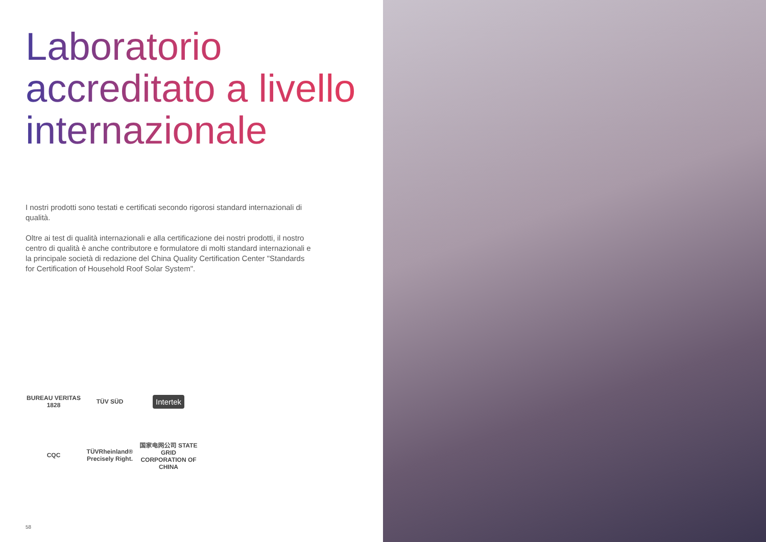Laboratorio
accreditato a livello
internazionale
I nostri prodotti sono testati e certificati secondo rigorosi standard internazionali di qualità.
Oltre ai test di qualità internazionali e alla certificazione dei nostri prodotti, il nostro centro di qualità è anche contributore e formulatore di molti standard internazionali e la principale società di redazione del China Quality Certification Center "Standards for Certification of Household Roof Solar System".
BUREAU VERITAS 1828
TÜV SÜD
Intertek
CQC
TÜVRheinland® Precisely Right.
国家电网公司 STATE GRID CORPORATION OF CHINA
58